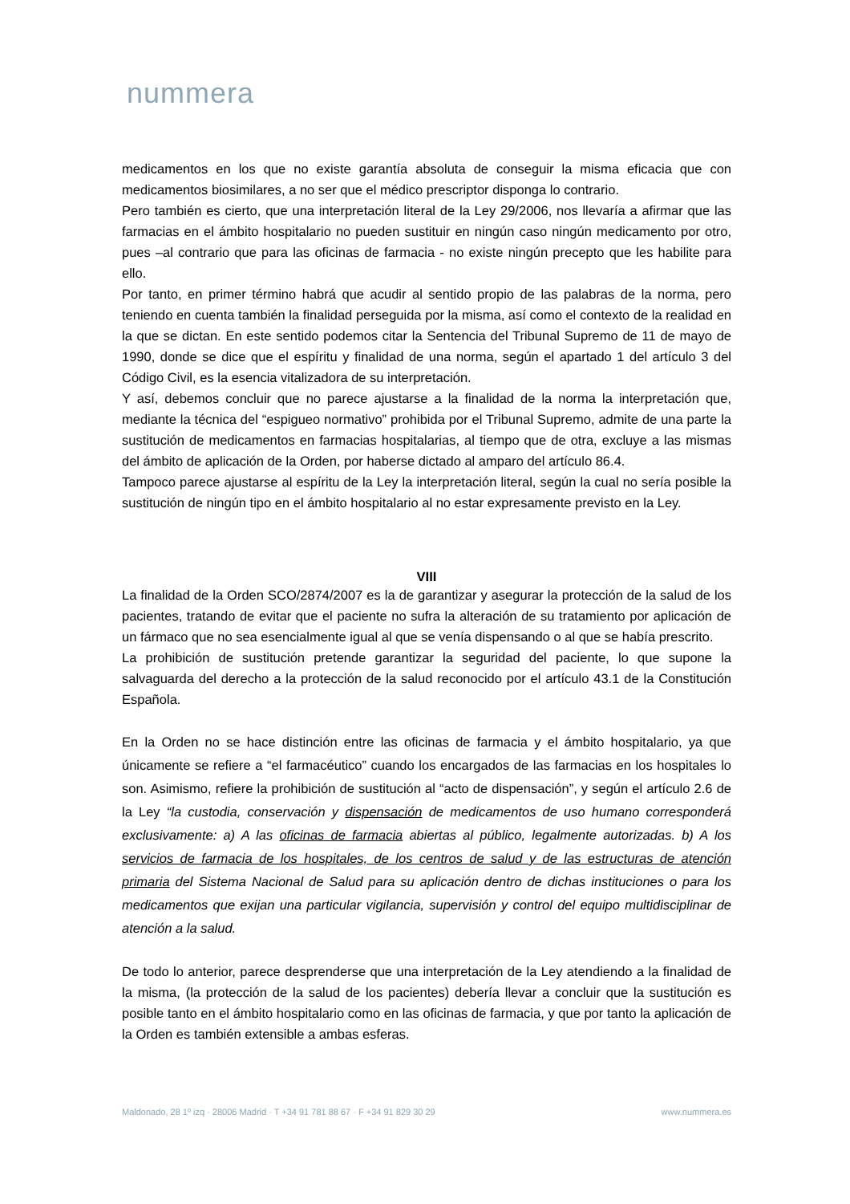nummera
medicamentos en los que no existe garantía absoluta de conseguir la misma eficacia que con medicamentos biosimilares, a no ser que el médico prescriptor disponga lo contrario.
Pero también es cierto, que una interpretación literal de la Ley 29/2006, nos llevaría a afirmar que las farmacias en el ámbito hospitalario no pueden sustituir en ningún caso ningún medicamento por otro, pues –al contrario que para las oficinas de farmacia - no existe ningún precepto que les habilite para ello.
Por tanto, en primer término habrá que acudir al sentido propio de las palabras de la norma, pero teniendo en cuenta también la finalidad perseguida por la misma, así como el contexto de la realidad en la que se dictan. En este sentido podemos citar la Sentencia del Tribunal Supremo de 11 de mayo de 1990, donde se dice que el espíritu y finalidad de una norma, según el apartado 1 del artículo 3 del Código Civil, es la esencia vitalizadora de su interpretación.
Y así, debemos concluir que no parece ajustarse a la finalidad de la norma la interpretación que, mediante la técnica del “espigueo normativo” prohibida por el Tribunal Supremo, admite de una parte la sustitución de medicamentos en farmacias hospitalarias, al tiempo que de otra, excluye a las mismas del ámbito de aplicación de la Orden, por haberse dictado al amparo del artículo 86.4.
Tampoco parece ajustarse al espíritu de la Ley la interpretación literal, según la cual no sería posible la sustitución de ningún tipo en el ámbito hospitalario al no estar expresamente previsto en la Ley.
VIII
La finalidad de la Orden SCO/2874/2007 es la de garantizar y asegurar la protección de la salud de los pacientes, tratando de evitar que el paciente no sufra la alteración de su tratamiento por aplicación de un fármaco que no sea esencialmente igual al que se venía dispensando o al que se había prescrito.
La prohibición de sustitución pretende garantizar la seguridad del paciente, lo que supone la salvaguarda del derecho a la protección de la salud reconocido por el artículo 43.1 de la Constitución Española.
En la Orden no se hace distinción entre las oficinas de farmacia y el ámbito hospitalario, ya que únicamente se refiere a “el farmacéutico” cuando los encargados de las farmacias en los hospitales lo son. Asimismo, refiere la prohibición de sustitución al “acto de dispensación”, y según el artículo 2.6 de la Ley “la custodia, conservación y dispensación de medicamentos de uso humano corresponderá exclusivamente: a) A las oficinas de farmacia abiertas al público, legalmente autorizadas. b) A los servicios de farmacia de los hospitales, de los centros de salud y de las estructuras de atención primaria del Sistema Nacional de Salud para su aplicación dentro de dichas instituciones o para los medicamentos que exijan una particular vigilancia, supervisión y control del equipo multidisciplinar de atención a la salud.
De todo lo anterior, parece desprenderse que una interpretación de la Ley atendiendo a la finalidad de la misma, (la protección de la salud de los pacientes) debería llevar a concluir que la sustitución es posible tanto en el ámbito hospitalario como en las oficinas de farmacia, y que por tanto la aplicación de la Orden es también extensible a ambas esferas.
Maldonado, 28 1º izq · 28006 Madrid · T +34 91 781 88 67 · F +34 91 829 30 29 www.nummera.es